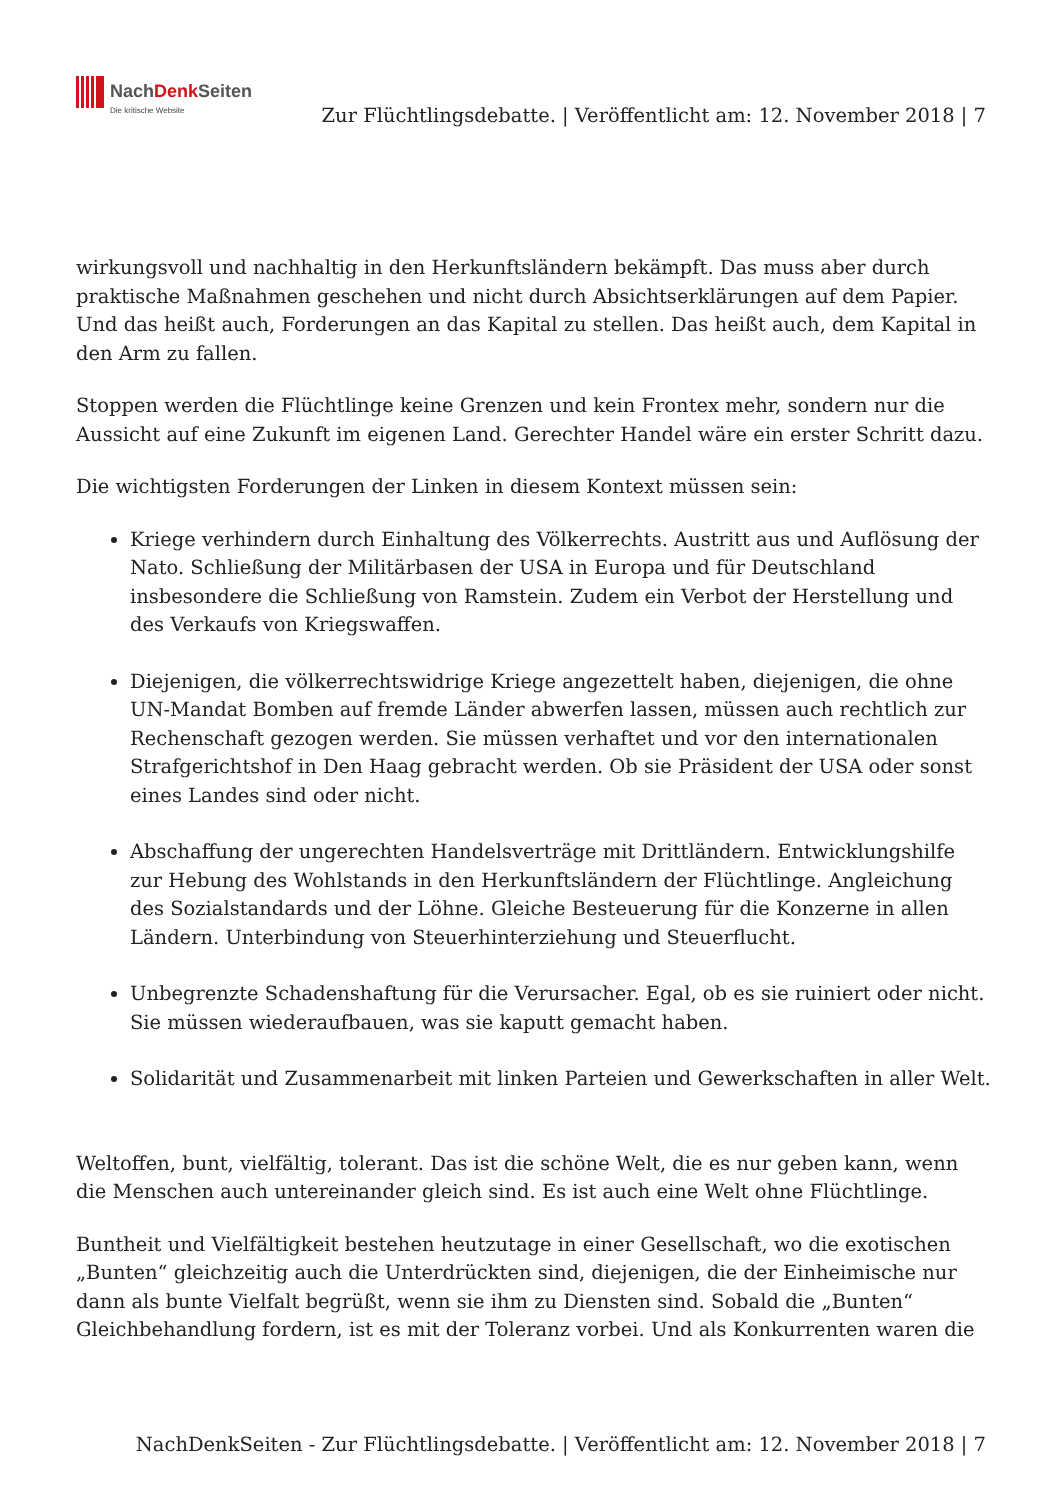NachDenk Seiten
Die kritische Website
Zur Flüchtlingsdebatte. | Veröffentlicht am: 12. November 2018 | 7
wirkungsvoll und nachhaltig in den Herkunftsländern bekämpft. Das muss aber durch praktische Maßnahmen geschehen und nicht durch Absichtserklärungen auf dem Papier. Und das heißt auch, Forderungen an das Kapital zu stellen. Das heißt auch, dem Kapital in den Arm zu fallen.
Stoppen werden die Flüchtlinge keine Grenzen und kein Frontex mehr, sondern nur die Aussicht auf eine Zukunft im eigenen Land. Gerechter Handel wäre ein erster Schritt dazu.
Die wichtigsten Forderungen der Linken in diesem Kontext müssen sein:
Kriege verhindern durch Einhaltung des Völkerrechts. Austritt aus und Auflösung der Nato. Schließung der Militärbasen der USA in Europa und für Deutschland insbesondere die Schließung von Ramstein. Zudem ein Verbot der Herstellung und des Verkaufs von Kriegswaffen.
Diejenigen, die völkerrechtswidrige Kriege angezettelt haben, diejenigen, die ohne UN-Mandat Bomben auf fremde Länder abwerfen lassen, müssen auch rechtlich zur Rechenschaft gezogen werden. Sie müssen verhaftet und vor den internationalen Strafgerichtshof in Den Haag gebracht werden. Ob sie Präsident der USA oder sonst eines Landes sind oder nicht.
Abschaffung der ungerechten Handelsverträge mit Drittländern. Entwicklungshilfe zur Hebung des Wohlstands in den Herkunftsländern der Flüchtlinge. Angleichung des Sozialstandards und der Löhne. Gleiche Besteuerung für die Konzerne in allen Ländern. Unterbindung von Steuerhinterziehung und Steuerflucht.
Unbegrenzte Schadenshaftung für die Verursacher. Egal, ob es sie ruiniert oder nicht. Sie müssen wiederaufbauen, was sie kaputt gemacht haben.
Solidarität und Zusammenarbeit mit linken Parteien und Gewerkschaften in aller Welt.
Weltoffen, bunt, vielfältig, tolerant. Das ist die schöne Welt, die es nur geben kann, wenn die Menschen auch untereinander gleich sind. Es ist auch eine Welt ohne Flüchtlinge.
Buntheit und Vielfältigkeit bestehen heutzutage in einer Gesellschaft, wo die exotischen „Bunten“ gleichzeitig auch die Unterdrückten sind, diejenigen, die der Einheimische nur dann als bunte Vielfalt begrüßt, wenn sie ihm zu Diensten sind. Sobald die „Bunten“ Gleichbehandlung fordern, ist es mit der Toleranz vorbei. Und als Konkurrenten waren die
NachDenkSeiten - Zur Flüchtlingsdebatte. | Veröffentlicht am: 12. November 2018 | 7